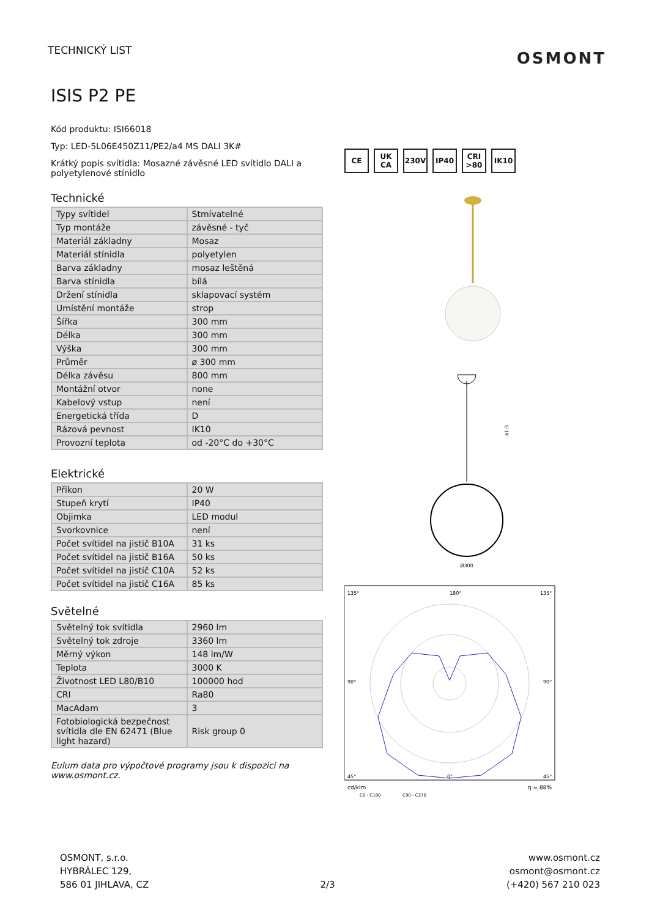TECHNICKÝ LIST
OSMONT
ISIS P2 PE
Kód produktu: ISI66018
Typ: LED-5L06E450Z11/PE2/a4 MS DALI 3K#
Krátký popis svítidla: Mosazné závěsné LED svítidlo DALI a polyetylenové stínidlo
Technické
| Typy svítidel | Stmívatelné |
| Typ montáže | závěsné - tyč |
| Materiál základny | Mosaz |
| Materiál stínidla | polyetylen |
| Barva základny | mosaz leštěná |
| Barva stínidla | bílá |
| Držení stínidla | sklapovací systém |
| Umístění montáže | strop |
| Šířka | 300 mm |
| Délka | 300 mm |
| Výška | 300 mm |
| Průměr | ø 300 mm |
| Délka závěsu | 800 mm |
| Montážní otvor | none |
| Kabelový vstup | není |
| Energetická třída | D |
| Rázová pevnost | IK10 |
| Provozní teplota | od -20°C do +30°C |
Elektrické
| Příkon | 20 W |
| Stupeň krytí | IP40 |
| Objimka | LED modul |
| Svorkovnice | není |
| Počet svítidel na jistič B10A | 31 ks |
| Počet svítidel na jistič B16A | 50 ks |
| Počet svítidel na jistič C10A | 52 ks |
| Počet svítidel na jistič C16A | 85 ks |
Světelné
| Světelný tok svítidla | 2960 lm |
| Světelný tok zdroje | 3360 lm |
| Měrný výkon | 148 lm/W |
| Teplota | 3000 K |
| Životnost LED L80/B10 | 100000 hod |
| CRI | Ra80 |
| MacAdam | 3 |
| Fotobiologická bezpečnost svítidla dle EN 62471 (Blue light hazard) | Risk group 0 |
Eulum data pro výpočtové programy jsou k dispozici na www.osmont.cz.
CE UK CA 230V IP40 CRI >80 IK10
Ø300
a1-5
135°
180°
135°
90°
90°
45°
0°
45°
cd/klm
η = 88%
C0 - C180
C90 - C270
OSMONT, s.r.o.
HYBRÁLEC 129,
586 01 JIHLAVA, CZ
2/3 www.osmont.cz
osmont@osmont.cz
(+420) 567 210 023